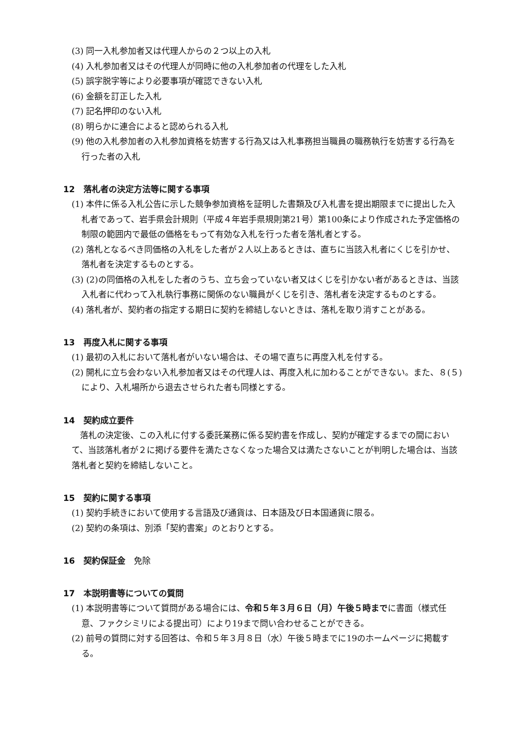(3) 同一入札参加者又は代理人からの２つ以上の入札
(4) 入札参加者又はその代理人が同時に他の入札参加者の代理をした入札
(5) 誤字脱字等により必要事項が確認できない入札
(6) 金額を訂正した入札
(7) 記名押印のない入札
(8) 明らかに連合によると認められる入札
(9) 他の入札参加者の入札参加資格を妨害する行為又は入札事務担当職員の職務執行を妨害する行為を行った者の入札
12　落札者の決定方法等に関する事項
(1) 本件に係る入札公告に示した競争参加資格を証明した書類及び入札書を提出期限までに提出した入札者であって、岩手県会計規則（平成４年岩手県規則第21号）第100条により作成された予定価格の制限の範囲内で最低の価格をもって有効な入札を行った者を落札者とする。
(2) 落札となるべき同価格の入札をした者が２人以上あるときは、直ちに当該入札者にくじを引かせ、落札者を決定するものとする。
(3) (2)の同価格の入札をした者のうち、立ち会っていない者又はくじを引かない者があるときは、当該入札者に代わって入札執行事務に関係のない職員がくじを引き、落札者を決定するものとする。
(4) 落札者が、契約者の指定する期日に契約を締結しないときは、落札を取り消すことがある。
13　再度入札に関する事項
(1) 最初の入札において落札者がいない場合は、その場で直ちに再度入札を付する。
(2) 開札に立ち会わない入札参加者又はその代理人は、再度入札に加わることができない。また、８(５)により、入札場所から退去させられた者も同様とする。
14　契約成立要件
落札の決定後、この入札に付する委託業務に係る契約書を作成し、契約が確定するまでの間において、当該落札者が２に掲げる要件を満たさなくなった場合又は満たさないことが判明した場合は、当該落札者と契約を締結しないこと。
15　契約に関する事項
(1) 契約手続きにおいて使用する言語及び通貨は、日本語及び日本国通貨に限る。
(2) 契約の条項は、別添「契約書案」のとおりとする。
16　契約保証金　免除
17　本説明書等についての質問
(1) 本説明書等について質問がある場合には、令和５年３月６日（月）午後５時までに書面（様式任意、ファクシミリによる提出可）により19まで問い合わせることができる。
(2) 前号の質問に対する回答は、令和５年３月８日（水）午後５時までに19のホームページに掲載する。